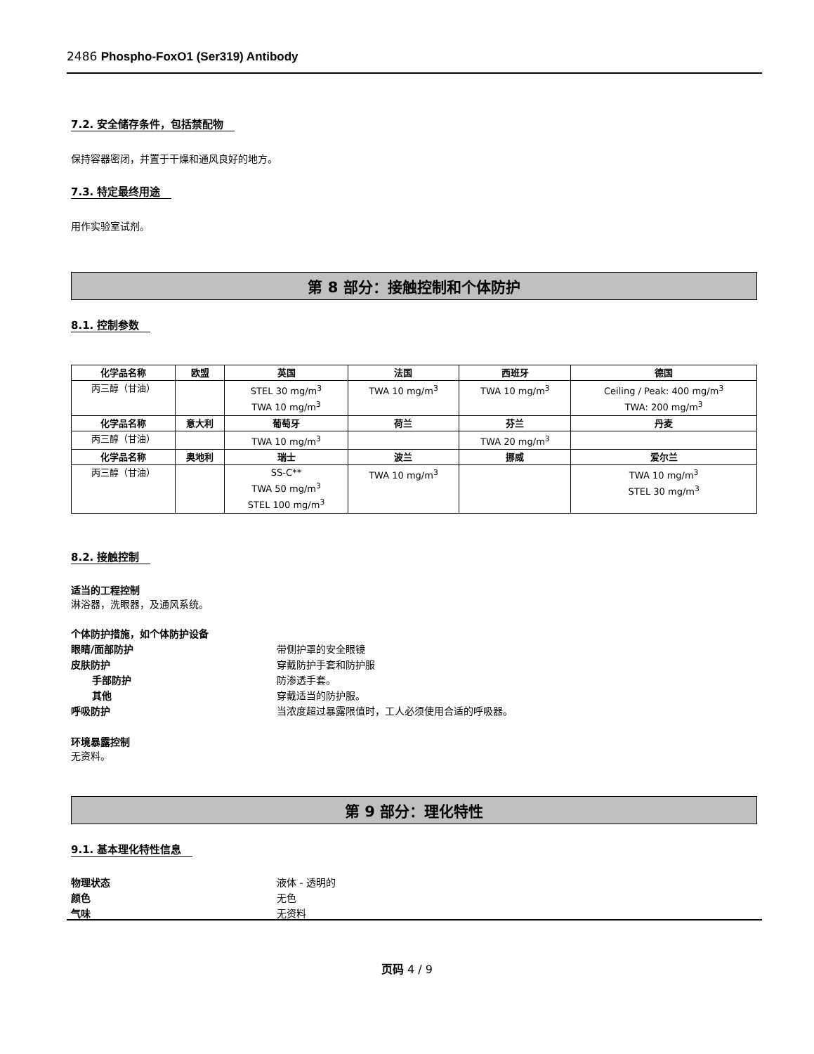2486 Phospho-FoxO1 (Ser319) Antibody
7.2. 安全储存条件，包括禁配物
保持容器密闭，并置于干燥和通风良好的地方。
7.3. 特定最终用途
用作实验室试剂。
第 8 部分：接触控制和个体防护
8.1. 控制参数
| 化学品名称 | 欧盟 | 英国 | 法国 | 西班牙 | 德国 |
| --- | --- | --- | --- | --- | --- |
| 丙三醇（甘油） | | STEL 30 mg/m<sup>3</sup> TWA 10 mg/m<sup>3</sup> | TWA 10 mg/m<sup>3</sup> | TWA 10 mg/m<sup>3</sup> | Ceiling / Peak: 400 mg/m<sup>3</sup> TWA: 200 mg/m<sup>3</sup> |
| 化学品名称 | 意大利 | 葡萄牙 | 荷兰 | 芬兰 | 丹麦 |
| 丙三醇（甘油） | | TWA 10 mg/m<sup>3</sup> | | TWA 20 mg/m<sup>3</sup> | |
| 化学品名称 | 奥地利 | 瑞士 | 波兰 | 挪威 | 爱尔兰 |
| 丙三醇（甘油） | | SS-C** TWA 50 mg/m<sup>3</sup> STEL 100 mg/m<sup>3</sup> | TWA 10 mg/m<sup>3</sup> | | TWA 10 mg/m<sup>3</sup> STEL 30 mg/m<sup>3</sup> |
8.2. 接触控制
适当的工程控制
淋浴器，洗眼器，及通风系统。
个体防护措施，如个体防护设备 眼睛/面部防护 带侧护罩的安全眼镜 皮肤防护 穿戴防护手套和防护服 手部防护 防渗透手套。 其他 穿戴适当的防护服。 呼吸防护 当浓度超过暴露限值时，工人必须使用合适的呼吸器。
环境暴露控制
无资料。
第 9 部分：理化特性
9.1. 基本理化特性信息
物理状态 液体 - 透明的 颜色 无色 气味 无资料
页码 4 / 9